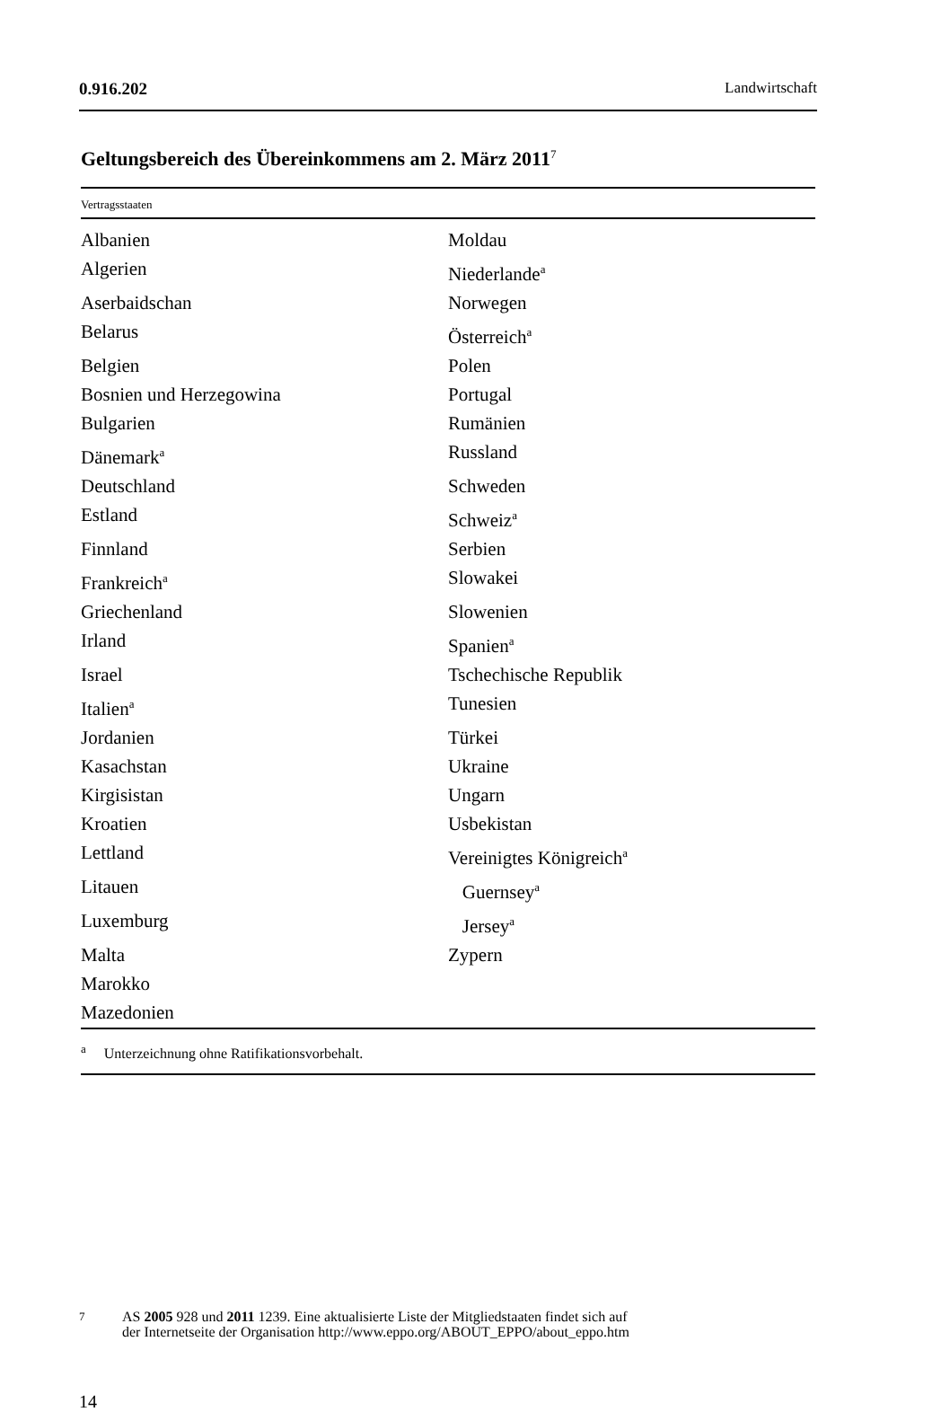0.916.202 Landwirtschaft
Geltungsbereich des Übereinkommens am 2. März 2011<sup>7</sup>
| Vertragsstaaten | |
| --- | --- |
| Albanien | Moldau |
| Algerien | Niederlande<sup>a</sup> |
| Aserbaidschan | Norwegen |
| Belarus | Österreich<sup>a</sup> |
| Belgien | Polen |
| Bosnien und Herzegowina | Portugal |
| Bulgarien | Rumänien |
| Dänemark<sup>a</sup> | Russland |
| Deutschland | Schweden |
| Estland | Schweiz<sup>a</sup> |
| Finnland | Serbien |
| Frankreich<sup>a</sup> | Slowakei |
| Griechenland | Slowenien |
| Irland | Spanien<sup>a</sup> |
| Israel | Tschechische Republik |
| Italien<sup>a</sup> | Tunesien |
| Jordanien | Türkei |
| Kasachstan | Ukraine |
| Kirgisistan | Ungarn |
| Kroatien | Usbekistan |
| Lettland | Vereinigtes Königreich<sup>a</sup> |
| Litauen | Guernsey<sup>a</sup> |
| Luxemburg | Jersey<sup>a</sup> |
| Malta | Zypern |
| Marokko | |
| Mazedonien | |
| <sup>a</sup> Unterzeichnung ohne Ratifikationsvorbehalt. | |
<sup>7</sup> AS 2005 928 und 2011 1239. Eine aktualisierte Liste der Mitgliedstaaten findet sich auf
der Internetseite der Organisation http://www.eppo.org/ABOUT_EPPO/about_eppo.htm
14